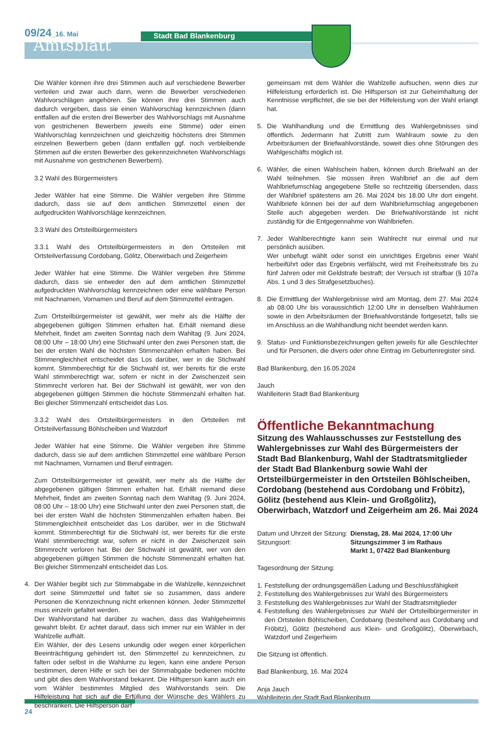09/24_16. Mai
Amtsblatt
Stadt Bad Blankenburg
Die Wähler können ihre drei Stimmen auch auf verschiedene Bewerber verteilen und zwar auch dann, wenn die Bewerber verschiedenen Wahlvorschlägen angehören. Sie können ihre drei Stimmen auch dadurch vergeben, dass sie einen Wahlvorschlag kennzeichnen (dann entfallen auf die ersten drei Bewerber des Wahlvorschlags mit Ausnahme von gestrichenen Bewerbern jeweils eine Stimme) oder einen Wahlvorschlag kennzeichnen und gleichzeitig höchstens drei Stimmen einzelnen Bewerbern geben (dann entfallen ggf. noch verbleibende Stimmen auf die ersten Bewerber des gekennzeichneten Wahlvorschlags mit Ausnahme von gestrichenen Bewerbern).
3.2 Wahl des Bürgermeisters
Jeder Wähler hat eine Stimme. Die Wähler vergeben ihre Stimme dadurch, dass sie auf dem amtlichen Stimmzettel einen der aufgedruckten Wahlvorschläge kennzeichnen.
3.3 Wahl des Ortsteilbürgermeisters
3.3.1 Wahl des Ortsteilbürgermeisters in den Ortsteilen mit Ortsteilverfassung Cordobang, Gölitz, Oberwirbach und Zeigerheim
Jeder Wähler hat eine Stimme. Die Wähler vergeben ihre Stimme dadurch, dass sie entweder den auf dem amtlichen Stimmzettel aufgedruckten Wahlvorschlag kennzeichnen oder eine wählbare Person mit Nachnamen, Vornamen und Beruf auf dem Stimmzettel eintragen.
Zum Ortsteilbürgermeister ist gewählt, wer mehr als die Hälfte der abgegebenen gültigen Stimmen erhalten hat. Erhält niemand diese Mehrheit, findet am zweiten Sonntag nach dem Wahltag (9. Juni 2024, 08:00 Uhr – 18:00 Uhr) eine Stichwahl unter den zwei Personen statt, die bei der ersten Wahl die höchsten Stimmenzahlen erhalten haben. Bei Stimmengleichheit entscheidet das Los darüber, wer in die Stichwahl kommt. Stimmberechtigt für die Stichwahl ist, wer bereits für die erste Wahl stimmberechtigt war, sofern er nicht in der Zwischenzeit sein Stimmrecht verloren hat. Bei der Stichwahl ist gewählt, wer von den abgegebenen gültigen Stimmen die höchste Stimmenzahl erhalten hat. Bei gleicher Stimmenzahl entscheidet das Los.
3.3.2 Wahl des Ortsteilbürgermeisters in den Ortsteilen mit Ortsteilverfassung Böhlscheiben und Watzdorf
Jeder Wähler hat eine Stimme. Die Wähler vergeben ihre Stimme dadurch, dass sie auf dem amtlichen Stimmzettel eine wählbare Person mit Nachnamen, Vornamen und Beruf eintragen.
Zum Ortsteilbürgermeister ist gewählt, wer mehr als die Hälfte der abgegebenen gültigen Stimmen erhalten hat. Erhält niemand diese Mehrheit, findet am zweiten Sonntag nach dem Wahltag (9. Juni 2024, 08:00 Uhr – 18:00 Uhr) eine Stichwahl unter den zwei Personen statt, die bei der ersten Wahl die höchsten Stimmenzahlen erhalten haben. Bei Stimmengleichheit entscheidet das Los darüber, wer in die Stichwahl kommt. Stimmberechtigt für die Stichwahl ist, wer bereits für die erste Wahl stimmberechtigt war, sofern er nicht in der Zwischenzeit sein Stimmrecht verloren hat. Bei der Stichwahl ist gewählt, wer von den abgegebenen gültigen Stimmen die höchste Stimmenzahl erhalten hat. Bei gleicher Stimmenzahl entscheidet das Los.
4. Der Wähler begibt sich zur Stimmabgabe in die Wahlzelle, kennzeichnet dort seine Stimmzettel und faltet sie so zusammen, dass andere Personen die Kennzeichnung nicht erkennen können. Jeder Stimmzettel muss einzeln gefaltet werden.
Der Wahlvorstand hat darüber zu wachen, dass das Wahlgeheimnis gewahrt bleibt. Er achtet darauf, dass sich immer nur ein Wähler in der Wahlzelle aufhält.
Ein Wähler, der des Lesens unkundig oder wegen einer körperlichen Beeinträchtigung gehindert ist, den Stimmzettel zu kennzeichnen, zu falten oder selbst in die Wahlurne zu legen, kann eine andere Person bestimmen, deren Hilfe er sich bei der Stimmabgabe bedienen möchte und gibt dies dem Wahlvorstand bekannt. Die Hilfsperson kann auch ein vom Wähler bestimmtes Mitglied des Wahlvorstands sein. Die Hilfeleistung hat sich auf die Erfüllung der Wünsche des Wählers zu beschränken. Die Hilfsperson darf
gemeinsam mit dem Wähler die Wahlzelle aufsuchen, wenn dies zur Hilfeleistung erforderlich ist. Die Hilfsperson ist zur Geheimhaltung der Kenntnisse verpflichtet, die sie bei der Hilfeleistung von der Wahl erlangt hat.
5. Die Wahlhandlung und die Ermittlung des Wahlergebnisses sind öffentlich. Jedermann hat Zutritt zum Wahlraum sowie zu den Arbeitsräumen der Briefwahlvorstände, soweit dies ohne Störungen des Wahlgeschäfts möglich ist.
6. Wähler, die einen Wahlschein haben, können durch Briefwahl an der Wahl teilnehmen. Sie müssen ihren Wahlbrief an die auf dem Wahlbriefumschlag angegebene Stelle so rechtzeitig übersenden, dass der Wahlbrief spätestens am 26. Mai 2024 bis 18.00 Uhr dort eingeht. Wahlbriefe können bei der auf dem Wahlbriefumschlag angegebenen Stelle auch abgegeben werden. Die Briefwahlvorstände ist nicht zuständig für die Entgegennahme von Wahlbriefen.
7. Jeder Wahlberechtigte kann sein Wahlrecht nur einmal und nur persönlich ausüben.
Wer unbefugt wählt oder sonst ein unrichtiges Ergebnis einer Wahl herbeiführt oder das Ergebnis verfälscht, wird mit Freiheitsstrafe bis zu fünf Jahren oder mit Geldstrafe bestraft; der Versuch ist strafbar (§ 107a Abs. 1 und 3 des Strafgesetzbuches).
8. Die Ermittlung der Wahlergebnisse wird am Montag, dem 27. Mai 2024 ab 08:00 Uhr bis voraussichtlich 12:00 Uhr in denselben Wahlräumen sowie in den Arbeitsräumen der Briefwahlvorstände fortgesetzt, falls sie im Anschluss an die Wahlhandlung nicht beendet werden kann.
9. Status- und Funktionsbezeichnungen gelten jeweils für alle Geschlechter und für Personen, die divers oder ohne Eintrag im Geburtenregister sind.
Bad Blankenburg, den 16.05.2024
Jauch
Wahlleiterin Stadt Bad Blankenburg
Öffentliche Bekanntmachung
Sitzung des Wahlausschusses zur Feststellung des Wahlergebnisses zur Wahl des Bürgermeisters der Stadt Bad Blankenburg, Wahl der Stadtratsmitglieder der Stadt Bad Blankenburg sowie Wahl der Ortsteilbürgermeister in den Ortsteilen Böhlscheiben, Cordobang (bestehend aus Cordobang und Fröbitz), Gölitz (bestehend aus Klein- und Großgölitz), Oberwirbach, Watzdorf und Zeigerheim am 26. Mai 2024
Datum und Uhrzeit der Sitzung:
Sitzungsort:
Dienstag, 28. Mai 2024, 17:00 Uhr
Sitzungszimmer 3 im Rathaus
Markt 1, 07422 Bad Blankenburg
Tagesordnung der Sitzung:
1. Feststellung der ordnungsgemäßen Ladung und Beschlussfähigkeit
2. Feststellung des Wahlergebnisses zur Wahl des Bürgermeisters
3. Feststellung des Wahlergebnisses zur Wahl der Stadtratsmitglieder
4. Feststellung des Wahlergebnisses zur Wahl der Ortsteilbürgermeister in den Ortsteilen Böhlscheiben, Cordobang (bestehend aus Cordobang und Fröbitz), Gölitz (bestehend aus Klein- und Großgölitz), Oberwirbach, Watzdorf und Zeigerheim
Die Sitzung ist öffentlich.
Bad Blankenburg, 16. Mai 2024
Anja Jauch
Wahlleiterin der Stadt Bad Blankenburg
24